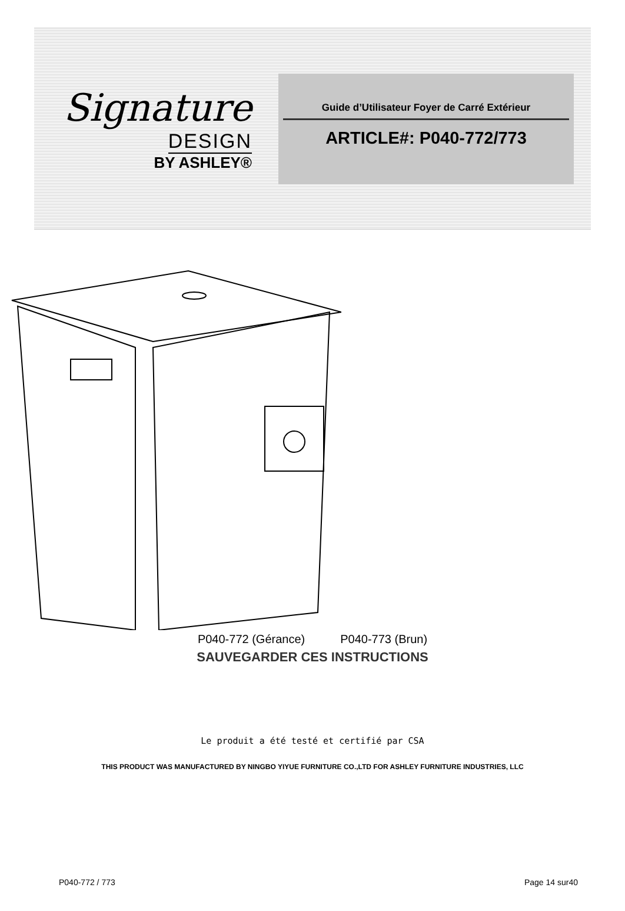Signature
DESIGN
BY ASHLEY®
Guide d’Utilisateur Foyer de Carré Extérieur
ARTICLE#: P040-772/773
P040-772 (Gérance) P040-773 (Brun)
SAUVEGARDER CES INSTRUCTIONS
Le produit a été testé et certifié par CSA
THIS PRODUCT WAS MANUFACTURED BY NINGBO YIYUE FURNITURE CO.,LTD FOR ASHLEY FURNITURE INDUSTRIES, LLC
P040-772 / 773 Page 14 sur40